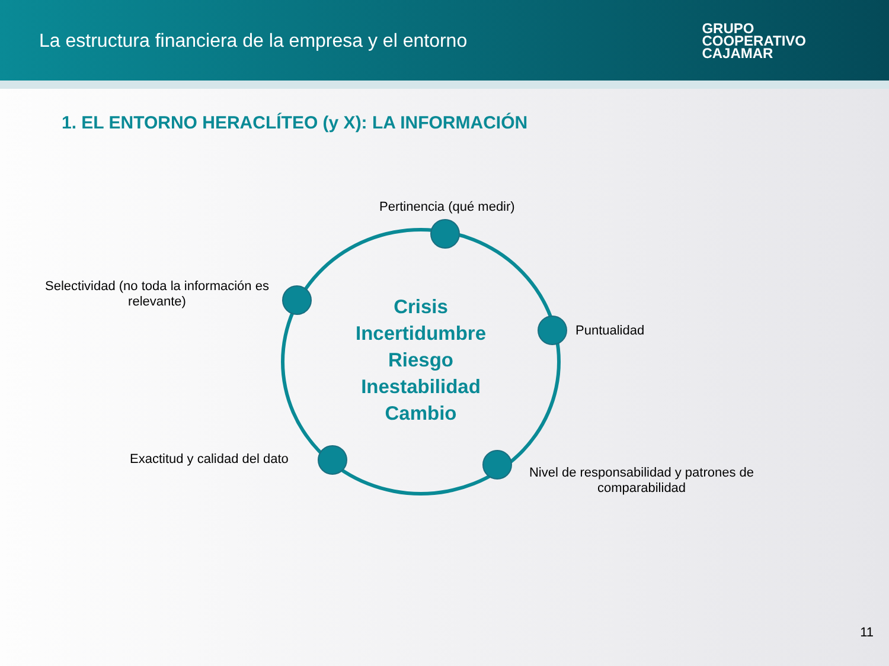La estructura financiera de la empresa y el entorno
GRUPO
COOPERATIVO
CAJAMAR
1. EL ENTORNO HERACLÍTEO (y X): LA INFORMACIÓN
Pertinencia (qué medir)
Selectividad (no toda la información es relevante)
Puntualidad
Exactitud y calidad del dato
Nivel de responsabilidad y patrones de comparabilidad
Crisis
Incertidumbre
Riesgo
Inestabilidad
Cambio
11